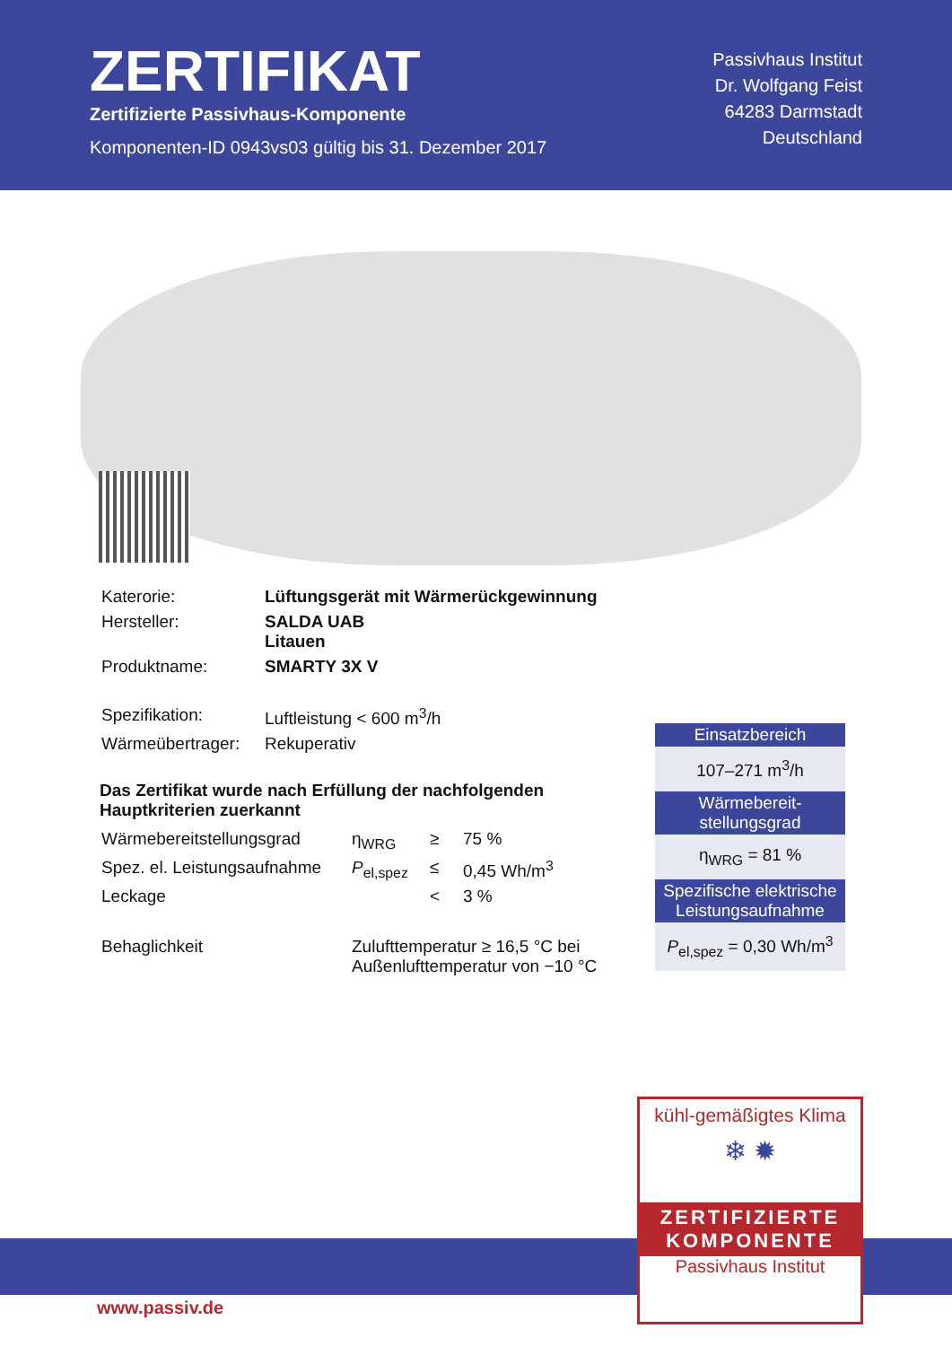ZERTIFIKAT
Zertifizierte Passivhaus-Komponente
Komponenten-ID 0943vs03 gültig bis 31. Dezember 2017
Passivhaus Institut
Dr. Wolfgang Feist
64283 Darmstadt
Deutschland
| Katerorie: | Lüftungsgerät mit Wärmerückgewinnung |
| Hersteller: | SALDA UAB Litauen |
| Produktname: | SMARTY 3X V |
| Spezifikation: | Luftleistung < 600 m<sup>3</sup>/h |
| Wärmeübertrager: | Rekuperativ |
Das Zertifikat wurde nach Erfüllung der nachfolgenden Hauptkriterien zuerkannt
| Wärmebereitstellungsgrad | η<sub>WRG</sub> | ≥ | 75 % |
| Spez. el. Leistungsaufnahme | P<sub>el,spez</sub> | ≤ | 0,45 Wh/m<sup>3</sup> |
| Leckage | | < | 3 % |
| Behaglichkeit | Zulufttemperatur ≥ 16,5 °C bei Außenlufttemperatur von −10 °C | | |
Einsatzbereich
107–271 m<sup>3</sup>/h
Wärmebereit-
stellungsgrad
η<sub>WRG</sub> = 81 %
Spezifische elektrische Leistungsaufnahme
P<sub>el,spez</sub> = 0,30 Wh/m<sup>3</sup>
kühl-gemäßigtes Klima
❄ ✹
ZERTIFIZIERTE
KOMPONENTE
Passivhaus Institut
www.passiv.de